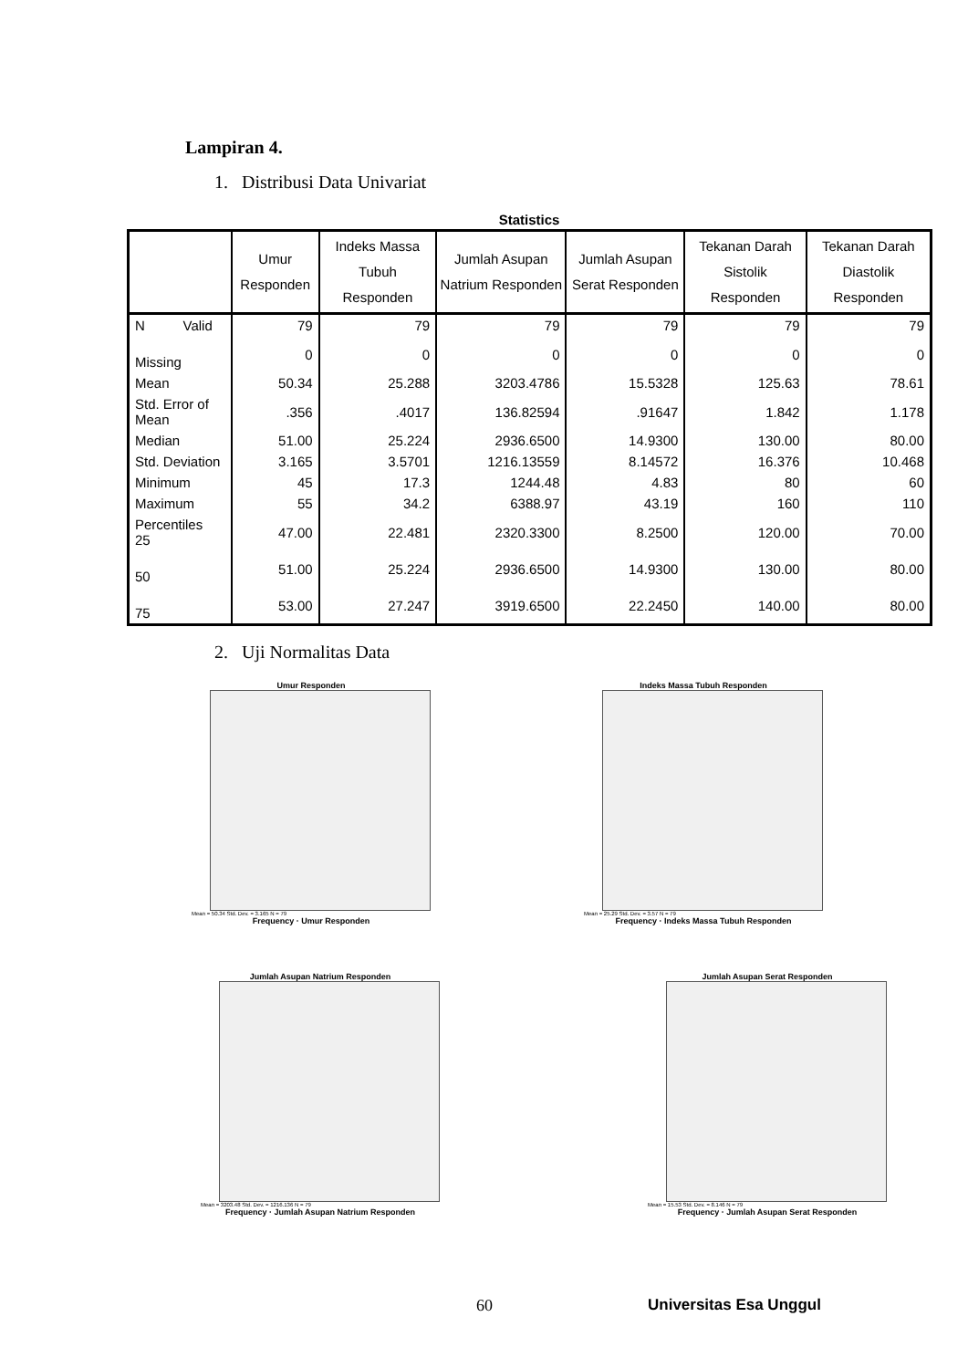Lampiran 4.
1. Distribusi Data Univariat
Statistics
| | Umur Responden | Indeks Massa Tubuh Responden | Jumlah Asupan Natrium Responden | Jumlah Asupan Serat Responden | Tekanan Darah Sistolik Responden | Tekanan Darah Diastolik Responden |
| --- | --- | --- | --- | --- | --- | --- |
| N Valid | 79 | 79 | 79 | 79 | 79 | 79 |
| Missing | 0 | 0 | 0 | 0 | 0 | 0 |
| Mean | 50.34 | 25.288 | 3203.4786 | 15.5328 | 125.63 | 78.61 |
| Std. Error of Mean | .356 | .4017 | 136.82594 | .91647 | 1.842 | 1.178 |
| Median | 51.00 | 25.224 | 2936.6500 | 14.9300 | 130.00 | 80.00 |
| Std. Deviation | 3.165 | 3.5701 | 1216.13559 | 8.14572 | 16.376 | 10.468 |
| Minimum | 45 | 17.3 | 1244.48 | 4.83 | 80 | 60 |
| Maximum | 55 | 34.2 | 6388.97 | 43.19 | 160 | 110 |
| Percentiles 25 | 47.00 | 22.481 | 2320.3300 | 8.2500 | 120.00 | 70.00 |
| 50 | 51.00 | 25.224 | 2936.6500 | 14.9300 | 130.00 | 80.00 |
| 75 | 53.00 | 27.247 | 3919.6500 | 22.2450 | 140.00 | 80.00 |
2. Uji Normalitas Data
Umur Responden
Mean = 50.34 Std. Dev. = 3.165 N = 79
Frequency · Umur Responden
Indeks Massa Tubuh Responden
Mean = 25.29 Std. Dev. = 3.57 N = 79
Frequency · Indeks Massa Tubuh Responden
Jumlah Asupan Natrium Responden
Mean = 3203.48 Std. Dev. = 1216.136 N = 79
Frequency · Jumlah Asupan Natrium Responden
Jumlah Asupan Serat Responden
Mean = 15.53 Std. Dev. = 8.146 N = 79
Frequency · Jumlah Asupan Serat Responden
60 Universitas Esa Unggul